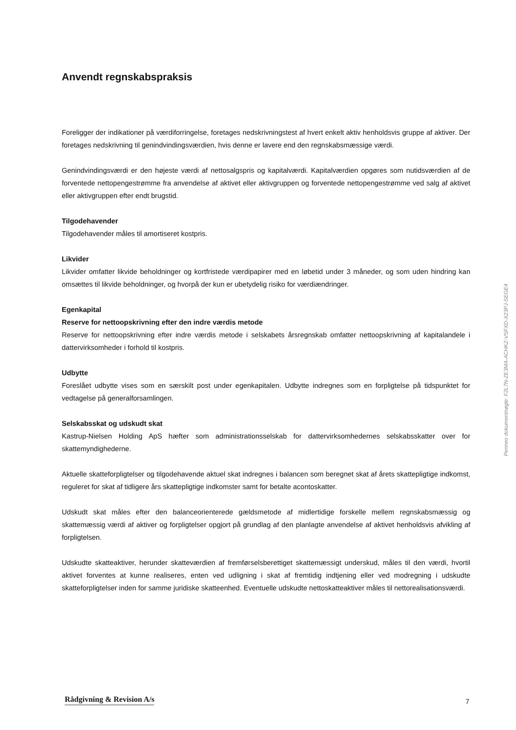Anvendt regnskabspraksis
Foreligger der indikationer på værdiforringelse, foretages nedskrivningstest af hvert enkelt aktiv henholdsvis gruppe af aktiver. Der foretages nedskrivning til genindvindingsværdien, hvis denne er lavere end den regnskabsmæssige værdi.
Genindvindingsværdi er den højeste værdi af nettosalgspris og kapitalværdi. Kapitalværdien opgøres som nutidsværdien af de forventede nettopengestrømme fra anvendelse af aktivet eller aktivgruppen og forventede nettopengestrømme ved salg af aktivet eller aktivgruppen efter endt brugstid.
Tilgodehavender
Tilgodehavender måles til amortiseret kostpris.
Likvider
Likvider omfatter likvide beholdninger og kortfristede værdipapirer med en løbetid under 3 måneder, og som uden hindring kan omsættes til likvide beholdninger, og hvorpå der kun er ubetydelig risiko for værdiændringer.
Egenkapital
Reserve for nettoopskrivning efter den indre værdis metode
Reserve for nettoopskrivning efter indre værdis metode i selskabets årsregnskab omfatter nettoopskrivning af kapitalandele i dattervirksomheder i forhold til kostpris.
Udbytte
Foreslået udbytte vises som en særskilt post under egenkapitalen. Udbytte indregnes som en forpligtelse på tidspunktet for vedtagelse på generalforsamlingen.
Selskabsskat og udskudt skat
Kastrup-Nielsen Holding ApS hæfter som administrationsselskab for dattervirksomhedernes selskabsskatter over for skattemyndighederne.
Aktuelle skatteforpligtelser og tilgodehavende aktuel skat indregnes i balancen som beregnet skat af årets skattepligtige indkomst, reguleret for skat af tidligere års skattepligtige indkomster samt for betalte acontoskatter.
Udskudt skat måles efter den balanceorienterede gældsmetode af midlertidige forskelle mellem regnskabsmæssig og skattemæssig værdi af aktiver og forpligtelser opgjort på grundlag af den planlagte anvendelse af aktivet henholdsvis afvikling af forpligtelsen.
Udskudte skatteaktiver, herunder skatteværdien af fremførselsberettiget skattemæssigt underskud, måles til den værdi, hvortil aktivet forventes at kunne realiseres, enten ved udligning i skat af fremtidig indtjening eller ved modregning i udskudte skatteforpligtelser inden for samme juridiske skatteenhed. Eventuelle udskudte nettoskatteaktiver måles til nettorealisationsværdi.
Penneo dokumentnøgle: F2L7N-ZE3MA-ACHKZ-VSFXD-X23PJ-SEGE4
Rådgivning & Revision A/s
7